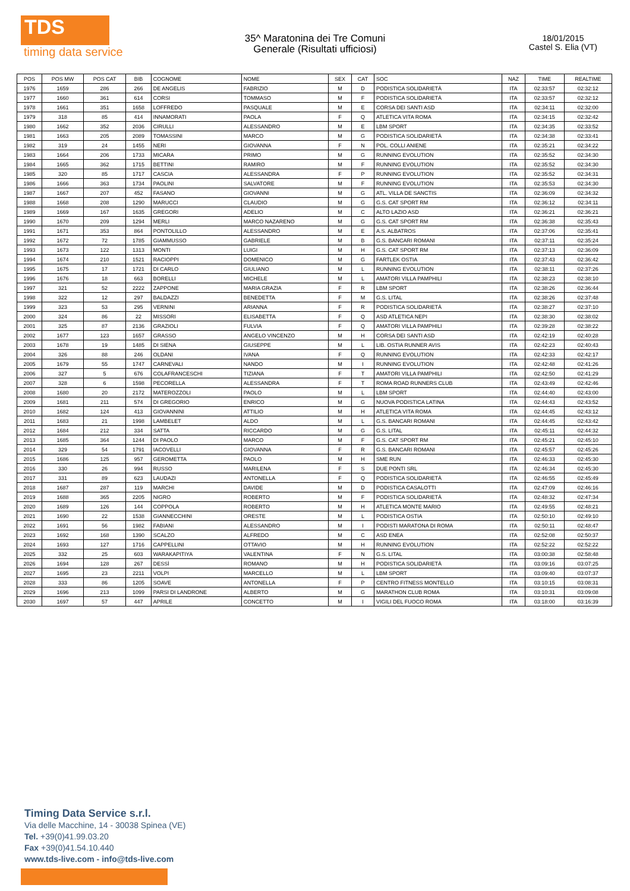TDS
timing data service
35^ Maratonina dei Tre Comuni
Generale (Risultati ufficiosi)
18/01/2015
Castel S. Elia (VT)
| POS | POS MW | POS CAT | BIB | COGNOME | NOME | SEX | CAT | SOC | NAZ | TIME | REALTIME |
| --- | --- | --- | --- | --- | --- | --- | --- | --- | --- | --- | --- |
| 1976 | 1659 | 286 | 266 | DE ANGELIS | FABRIZIO | M | D | PODISTICA SOLIDARIETÀ | ITA | 02:33:57 | 02:32:12 |
| 1977 | 1660 | 361 | 614 | CORSI | TOMMASO | M | F | PODISTICA SOLIDARIETÀ | ITA | 02:33:57 | 02:32:12 |
| 1978 | 1661 | 351 | 1658 | LOFFREDO | PASQUALE | M | E | CORSA DEI SANTI ASD | ITA | 02:34:11 | 02:32:00 |
| 1979 | 318 | 85 | 414 | INNAMORATI | PAOLA | F | Q | ATLETICA VITA ROMA | ITA | 02:34:15 | 02:32:42 |
| 1980 | 1662 | 352 | 2036 | CIRULLI | ALESSANDRO | M | E | LBM SPORT | ITA | 02:34:35 | 02:33:52 |
| 1981 | 1663 | 205 | 2089 | TOMASSINI | MARCO | M | G | PODISTICA SOLIDARIETÀ | ITA | 02:34:38 | 02:33:41 |
| 1982 | 319 | 24 | 1455 | NERI | GIOVANNA | F | N | POL. COLLI ANIENE | ITA | 02:35:21 | 02:34:22 |
| 1983 | 1664 | 206 | 1733 | MICARA | PRIMO | M | G | RUNNING EVOLUTION | ITA | 02:35:52 | 02:34:30 |
| 1984 | 1665 | 362 | 1715 | BETTINI | RAMIRO | M | F | RUNNING EVOLUTION | ITA | 02:35:52 | 02:34:30 |
| 1985 | 320 | 85 | 1717 | CASCIA | ALESSANDRA | F | P | RUNNING EVOLUTION | ITA | 02:35:52 | 02:34:31 |
| 1986 | 1666 | 363 | 1734 | PAOLINI | SALVATORE | M | F | RUNNING EVOLUTION | ITA | 02:35:53 | 02:34:30 |
| 1987 | 1667 | 207 | 452 | FASANO | GIOVANNI | M | G | ATL. VILLA DE SANCTIS | ITA | 02:36:09 | 02:34:32 |
| 1988 | 1668 | 208 | 1290 | MARUCCI | CLAUDIO | M | G | G.S. CAT SPORT RM | ITA | 02:36:12 | 02:34:11 |
| 1989 | 1669 | 167 | 1635 | GREGORI | ADELIO | M | C | ALTO LAZIO ASD | ITA | 02:36:21 | 02:36:21 |
| 1990 | 1670 | 209 | 1294 | MERLI | MARCO NAZARENO | M | G | G.S. CAT SPORT RM | ITA | 02:36:38 | 02:35:43 |
| 1991 | 1671 | 353 | 864 | PONTOLILLO | ALESSANDRO | M | E | A.S. ALBATROS | ITA | 02:37:06 | 02:35:41 |
| 1992 | 1672 | 72 | 1785 | GIAMMUSSO | GABRIELE | M | B | G.S. BANCARI ROMANI | ITA | 02:37:11 | 02:35:24 |
| 1993 | 1673 | 122 | 1313 | MONTI | LUIGI | M | H | G.S. CAT SPORT RM | ITA | 02:37:13 | 02:36:09 |
| 1994 | 1674 | 210 | 1521 | RACIOPPI | DOMENICO | M | G | FARTLEK OSTIA | ITA | 02:37:43 | 02:36:42 |
| 1995 | 1675 | 17 | 1721 | DI CARLO | GIULIANO | M | L | RUNNING EVOLUTION | ITA | 02:38:11 | 02:37:26 |
| 1996 | 1676 | 18 | 663 | BORELLI | MICHELE | M | L | AMATORI VILLA PAMPHILI | ITA | 02:38:23 | 02:38:10 |
| 1997 | 321 | 52 | 2222 | ZAPPONE | MARIA GRAZIA | F | R | LBM SPORT | ITA | 02:38:26 | 02:36:44 |
| 1998 | 322 | 12 | 297 | BALDAZZI | BENEDETTA | F | M | G.S. LITAL | ITA | 02:38:26 | 02:37:48 |
| 1999 | 323 | 53 | 295 | VERNINI | ARIANNA | F | R | PODISTICA SOLIDARIETÀ | ITA | 02:38:27 | 02:37:10 |
| 2000 | 324 | 86 | 22 | MISSORI | ELISABETTA | F | Q | ASD ATLETICA NEPI | ITA | 02:38:30 | 02:38:02 |
| 2001 | 325 | 87 | 2136 | GRAZIOLI | FULVIA | F | Q | AMATORI VILLA PAMPHILI | ITA | 02:39:28 | 02:38:22 |
| 2002 | 1677 | 123 | 1657 | GRASSO | ANGELO VINCENZO | M | H | CORSA DEI SANTI ASD | ITA | 02:42:19 | 02:40:28 |
| 2003 | 1678 | 19 | 1485 | DI SIENA | GIUSEPPE | M | L | LIB. OSTIA RUNNER AVIS | ITA | 02:42:23 | 02:40:43 |
| 2004 | 326 | 88 | 246 | OLDANI | IVANA | F | Q | RUNNING EVOLUTION | ITA | 02:42:33 | 02:42:17 |
| 2005 | 1679 | 55 | 1747 | CARNEVALI | NANDO | M | I | RUNNING EVOLUTION | ITA | 02:42:48 | 02:41:26 |
| 2006 | 327 | 5 | 676 | COLAFRANCESCHI | TIZIANA | F | T | AMATORI VILLA PAMPHILI | ITA | 02:42:50 | 02:41:29 |
| 2007 | 328 | 6 | 1598 | PECORELLA | ALESSANDRA | F | T | ROMA ROAD RUNNERS CLUB | ITA | 02:43:49 | 02:42:46 |
| 2008 | 1680 | 20 | 2172 | MATEROZZOLI | PAOLO | M | L | LBM SPORT | ITA | 02:44:40 | 02:43:00 |
| 2009 | 1681 | 211 | 574 | DI GREGORIO | ENRICO | M | G | NUOVA PODISTICA LATINA | ITA | 02:44:43 | 02:43:52 |
| 2010 | 1682 | 124 | 413 | GIOVANNINI | ATTILIO | M | H | ATLETICA VITA ROMA | ITA | 02:44:45 | 02:43:12 |
| 2011 | 1683 | 21 | 1998 | LAMBELET | ALDO | M | L | G.S. BANCARI ROMANI | ITA | 02:44:45 | 02:43:42 |
| 2012 | 1684 | 212 | 334 | SATTA | RICCARDO | M | G | G.S. LITAL | ITA | 02:45:11 | 02:44:32 |
| 2013 | 1685 | 364 | 1244 | DI PAOLO | MARCO | M | F | G.S. CAT SPORT RM | ITA | 02:45:21 | 02:45:10 |
| 2014 | 329 | 54 | 1791 | IACOVELLI | GIOVANNA | F | R | G.S. BANCARI ROMANI | ITA | 02:45:57 | 02:45:26 |
| 2015 | 1686 | 125 | 957 | GEROMETTA | PAOLO | M | H | SME RUN | ITA | 02:46:33 | 02:45:30 |
| 2016 | 330 | 26 | 994 | RUSSO | MARILENA | F | S | DUE PONTI SRL | ITA | 02:46:34 | 02:45:30 |
| 2017 | 331 | 89 | 623 | LAUDAZI | ANTONELLA | F | Q | PODISTICA SOLIDARIETÀ | ITA | 02:46:55 | 02:45:49 |
| 2018 | 1687 | 287 | 119 | MARCHI | DAVIDE | M | D | PODISTICA CASALOTTI | ITA | 02:47:09 | 02:46:16 |
| 2019 | 1688 | 365 | 2205 | NIGRO | ROBERTO | M | F | PODISTICA SOLIDARIETÀ | ITA | 02:48:32 | 02:47:34 |
| 2020 | 1689 | 126 | 144 | COPPOLA | ROBERTO | M | H | ATLETICA MONTE MARIO | ITA | 02:49:55 | 02:48:21 |
| 2021 | 1690 | 22 | 1538 | GIANNECCHINI | ORESTE | M | L | PODISTICA OSTIA | ITA | 02:50:10 | 02:49:10 |
| 2022 | 1691 | 56 | 1982 | FABIANI | ALESSANDRO | M | I | PODISTI MARATONA DI ROMA | ITA | 02:50:11 | 02:48:47 |
| 2023 | 1692 | 168 | 1390 | SCALZO | ALFREDO | M | C | ASD ENEA | ITA | 02:52:08 | 02:50:37 |
| 2024 | 1693 | 127 | 1716 | CAPPELLINI | OTTAVIO | M | H | RUNNING EVOLUTION | ITA | 02:52:22 | 02:52:22 |
| 2025 | 332 | 25 | 603 | WARAKAPITIYA | VALENTINA | F | N | G.S. LITAL | ITA | 03:00:38 | 02:58:48 |
| 2026 | 1694 | 128 | 267 | DESSÌ | ROMANO | M | H | PODISTICA SOLIDARIETÀ | ITA | 03:09:16 | 03:07:25 |
| 2027 | 1695 | 23 | 2211 | VOLPI | MARCELLO | M | L | LBM SPORT | ITA | 03:09:40 | 03:07:37 |
| 2028 | 333 | 86 | 1205 | SOAVE | ANTONELLA | F | P | CENTRO FITNESS MONTELLO | ITA | 03:10:15 | 03:08:31 |
| 2029 | 1696 | 213 | 1099 | PARSI DI LANDRONE | ALBERTO | M | G | MARATHON CLUB ROMA | ITA | 03:10:31 | 03:09:08 |
| 2030 | 1697 | 57 | 447 | APRILE | CONCETTO | M | I | VIGILI DEL FUOCO ROMA | ITA | 03:18:00 | 03:16:39 |
Timing Data Service s.r.l.
Via delle Macchine, 14 - 30038 Spinea (VE)
Tel. +39(0)41.99.03.20
Fax +39(0)41.54.10.440
www.tds-live.com - info@tds-live.com